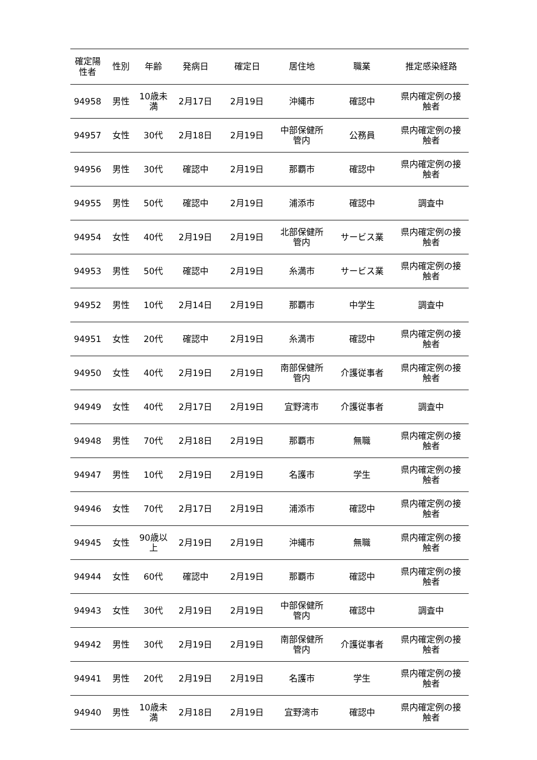| 確定陽 性者 | 性別 | 年齢 | 発病日 | 確定日 | 居住地 | 職業 | 推定感染経路 |
| --- | --- | --- | --- | --- | --- | --- | --- |
| 94958 | 男性 | 10歳未 満 | 2月17日 | 2月19日 | 沖縄市 | 確認中 | 県内確定例の接 触者 |
| 94957 | 女性 | 30代 | 2月18日 | 2月19日 | 中部保健所 管内 | 公務員 | 県内確定例の接 触者 |
| 94956 | 男性 | 30代 | 確認中 | 2月19日 | 那覇市 | 確認中 | 県内確定例の接 触者 |
| 94955 | 男性 | 50代 | 確認中 | 2月19日 | 浦添市 | 確認中 | 調査中 |
| 94954 | 女性 | 40代 | 2月19日 | 2月19日 | 北部保健所 管内 | サービス業 | 県内確定例の接 触者 |
| 94953 | 男性 | 50代 | 確認中 | 2月19日 | 糸満市 | サービス業 | 県内確定例の接 触者 |
| 94952 | 男性 | 10代 | 2月14日 | 2月19日 | 那覇市 | 中学生 | 調査中 |
| 94951 | 女性 | 20代 | 確認中 | 2月19日 | 糸満市 | 確認中 | 県内確定例の接 触者 |
| 94950 | 女性 | 40代 | 2月19日 | 2月19日 | 南部保健所 管内 | 介護従事者 | 県内確定例の接 触者 |
| 94949 | 女性 | 40代 | 2月17日 | 2月19日 | 宜野湾市 | 介護従事者 | 調査中 |
| 94948 | 男性 | 70代 | 2月18日 | 2月19日 | 那覇市 | 無職 | 県内確定例の接 触者 |
| 94947 | 男性 | 10代 | 2月19日 | 2月19日 | 名護市 | 学生 | 県内確定例の接 触者 |
| 94946 | 女性 | 70代 | 2月17日 | 2月19日 | 浦添市 | 確認中 | 県内確定例の接 触者 |
| 94945 | 女性 | 90歳以 上 | 2月19日 | 2月19日 | 沖縄市 | 無職 | 県内確定例の接 触者 |
| 94944 | 女性 | 60代 | 確認中 | 2月19日 | 那覇市 | 確認中 | 県内確定例の接 触者 |
| 94943 | 女性 | 30代 | 2月19日 | 2月19日 | 中部保健所 管内 | 確認中 | 調査中 |
| 94942 | 男性 | 30代 | 2月19日 | 2月19日 | 南部保健所 管内 | 介護従事者 | 県内確定例の接 触者 |
| 94941 | 男性 | 20代 | 2月19日 | 2月19日 | 名護市 | 学生 | 県内確定例の接 触者 |
| 94940 | 男性 | 10歳未 満 | 2月18日 | 2月19日 | 宜野湾市 | 確認中 | 県内確定例の接 触者 |